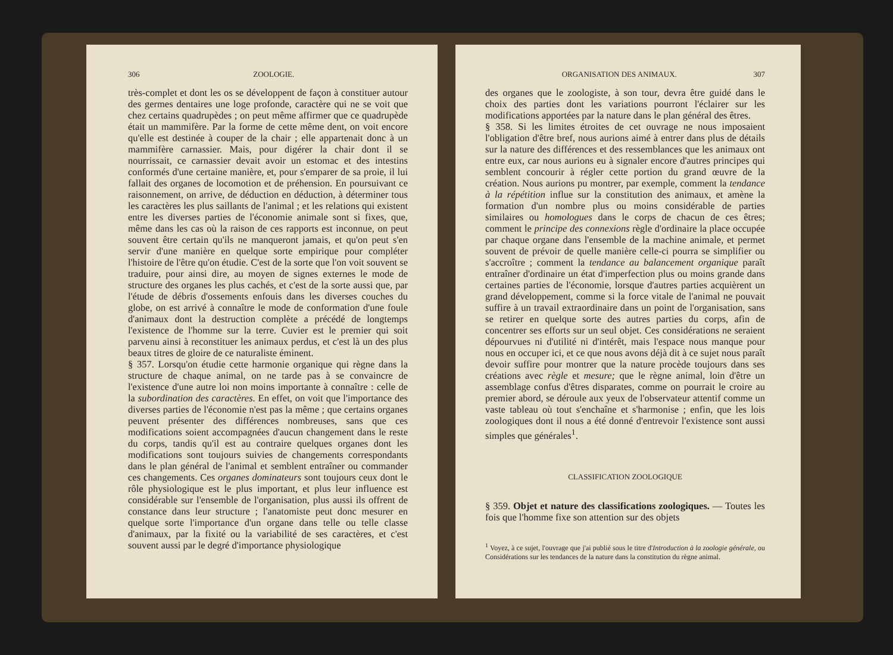306 ZOOLOGIE.
très-complet et dont les os se développent de façon à constituer autour des germes dentaires une loge profonde, caractère qui ne se voit que chez certains quadrupèdes ; on peut même affirmer que ce quadrupède était un mammifère. Par la forme de cette même dent, on voit encore qu'elle est destinée à couper de la chair ; elle appartenait donc à un mammifère carnassier. Mais, pour digérer la chair dont il se nourrissait, ce carnassier devait avoir un estomac et des intestins conformés d'une certaine manière, et, pour s'emparer de sa proie, il lui fallait des organes de locomotion et de préhension. En poursuivant ce raisonnement, on arrive, de déduction en déduction, à déterminer tous les caractères les plus saillants de l'animal ; et les relations qui existent entre les diverses parties de l'économie animale sont si fixes, que, même dans les cas où la raison de ces rapports est inconnue, on peut souvent être certain qu'ils ne manqueront jamais, et qu'on peut s'en servir d'une manière en quelque sorte empirique pour compléter l'histoire de l'être qu'on étudie. C'est de la sorte que l'on voit souvent se traduire, pour ainsi dire, au moyen de signes externes le mode de structure des organes les plus cachés, et c'est de la sorte aussi que, par l'étude de débris d'ossements enfouis dans les diverses couches du globe, on est arrivé à connaître le mode de conformation d'une foule d'animaux dont la destruction complète a précédé de longtemps l'existence de l'homme sur la terre. Cuvier est le premier qui soit parvenu ainsi à reconstituer les animaux perdus, et c'est là un des plus beaux titres de gloire de ce naturaliste éminent.
§ 357. Lorsqu'on étudie cette harmonie organique qui règne dans la structure de chaque animal, on ne tarde pas à se convaincre de l'existence d'une autre loi non moins importante à connaître : celle de la subordination des caractères. En effet, on voit que l'importance des diverses parties de l'économie n'est pas la même ; que certains organes peuvent présenter des différences nombreuses, sans que ces modifications soient accompagnées d'aucun changement dans le reste du corps, tandis qu'il est au contraire quelques organes dont les modifications sont toujours suivies de changements correspondants dans le plan général de l'animal et semblent entraîner ou commander ces changements. Ces organes dominateurs sont toujours ceux dont le rôle physiologique est le plus important, et plus leur influence est considérable sur l'ensemble de l'organisation, plus aussi ils offrent de constance dans leur structure ; l'anatomiste peut donc mesurer en quelque sorte l'importance d'un organe dans telle ou telle classe d'animaux, par la fixité ou la variabilité de ses caractères, et c'est souvent aussi par le degré d'importance physiologique
ORGANISATION DES ANIMAUX. 307
des organes que le zoologiste, à son tour, devra être guidé dans le choix des parties dont les variations pourront l'éclairer sur les modifications apportées par la nature dans le plan général des êtres.
§ 358. Si les limites étroites de cet ouvrage ne nous imposaient l'obligation d'être bref, nous aurions aimé à entrer dans plus de détails sur la nature des différences et des ressemblances que les animaux ont entre eux, car nous aurions eu à signaler encore d'autres principes qui semblent concourir à régler cette portion du grand œuvre de la création. Nous aurions pu montrer, par exemple, comment la tendance à la répétition influe sur la constitution des animaux, et amène la formation d'un nombre plus ou moins considérable de parties similaires ou homologues dans le corps de chacun de ces êtres; comment le principe des connexions règle d'ordinaire la place occupée par chaque organe dans l'ensemble de la machine animale, et permet souvent de prévoir de quelle manière celle-ci pourra se simplifier ou s'accroître ; comment la tendance au balancement organique paraît entraîner d'ordinaire un état d'imperfection plus ou moins grande dans certaines parties de l'économie, lorsque d'autres parties acquièrent un grand développement, comme si la force vitale de l'animal ne pouvait suffire à un travail extraordinaire dans un point de l'organisation, sans se retirer en quelque sorte des autres parties du corps, afin de concentrer ses efforts sur un seul objet. Ces considérations ne seraient dépourvues ni d'utilité ni d'intérêt, mais l'espace nous manque pour nous en occuper ici, et ce que nous avons déjà dit à ce sujet nous paraît devoir suffire pour montrer que la nature procède toujours dans ses créations avec règle et mesure; que le règne animal, loin d'être un assemblage confus d'êtres disparates, comme on pourrait le croire au premier abord, se déroule aux yeux de l'observateur attentif comme un vaste tableau où tout s'enchaîne et s'harmonise ; enfin, que les lois zoologiques dont il nous a été donné d'entrevoir l'existence sont aussi simples que générales<sup>1</sup>.
CLASSIFICATION ZOOLOGIQUE
§ 359. Objet et nature des classifications zoologiques. — Toutes les fois que l'homme fixe son attention sur des objets
<sup>1</sup> Voyez, à ce sujet, l'ouvrage que j'ai publié sous le titre d'Introduction à la zoologie générale, ou Considérations sur les tendances de la nature dans la constitution du règne animal.